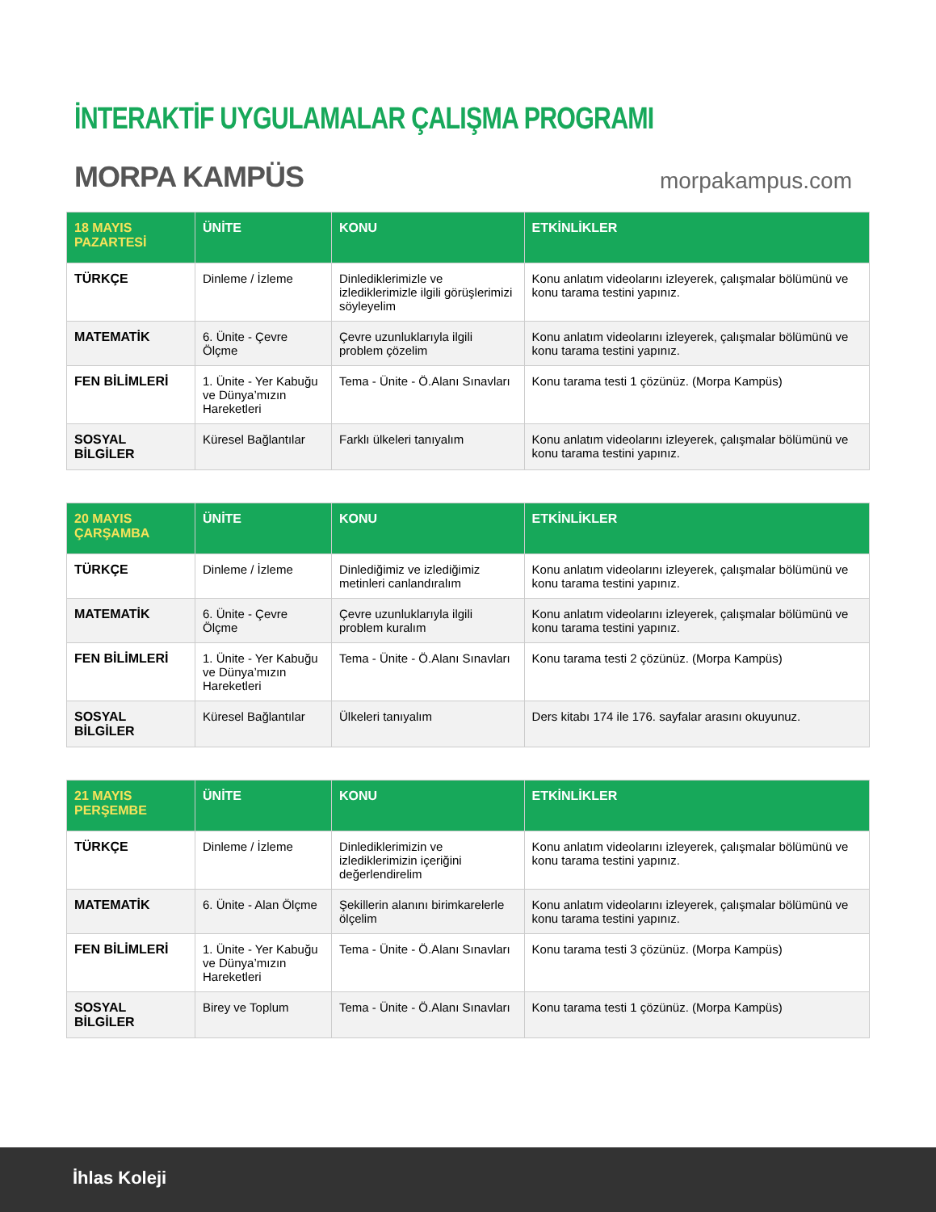İNTERAKTİF UYGULAMALAR ÇALIŞMA PROGRAMI
MORPA KAMPÜS morpakampus.com
| 18 MAYIS PAZARTESİ | ÜNİTE | KONU | ETKİNLİKLER |
| --- | --- | --- | --- |
| TÜRKÇE | Dinleme / İzleme | Dinlediklerimizle ve izlediklerimizle ilgili görüşlerimizi söyleyelim | Konu anlatım videolarını izleyerek, çalışmalar bölümünü ve konu tarama testini yapınız. |
| MATEMATİK | 6. Ünite - Çevre Ölçme | Çevre uzunluklarıyla ilgili problem çözelim | Konu anlatım videolarını izleyerek, çalışmalar bölümünü ve konu tarama testini yapınız. |
| FEN BİLİMLERİ | 1. Ünite - Yer Kabuğu ve Dünya’mızın Hareketleri | Tema - Ünite - Ö.Alanı Sınavları | Konu tarama testi 1 çözünüz. (Morpa Kampüs) |
| SOSYAL BİLGİLER | Küresel Bağlantılar | Farklı ülkeleri tanıyalım | Konu anlatım videolarını izleyerek, çalışmalar bölümünü ve konu tarama testini yapınız. |
| 20 MAYIS ÇARŞAMBA | ÜNİTE | KONU | ETKİNLİKLER |
| --- | --- | --- | --- |
| TÜRKÇE | Dinleme / İzleme | Dinlediğimiz ve izlediğimiz metinleri canlandıralım | Konu anlatım videolarını izleyerek, çalışmalar bölümünü ve konu tarama testini yapınız. |
| MATEMATİK | 6. Ünite - Çevre Ölçme | Çevre uzunluklarıyla ilgili problem kuralım | Konu anlatım videolarını izleyerek, çalışmalar bölümünü ve konu tarama testini yapınız. |
| FEN BİLİMLERİ | 1. Ünite - Yer Kabuğu ve Dünya’mızın Hareketleri | Tema - Ünite - Ö.Alanı Sınavları | Konu tarama testi 2 çözünüz. (Morpa Kampüs) |
| SOSYAL BİLGİLER | Küresel Bağlantılar | Ülkeleri tanıyalım | Ders kitabı 174 ile 176. sayfalar arasını okuyunuz. |
| 21 MAYIS PERŞEMBE | ÜNİTE | KONU | ETKİNLİKLER |
| --- | --- | --- | --- |
| TÜRKÇE | Dinleme / İzleme | Dinlediklerimizin ve izlediklerimizin içeriğini değerlendirelim | Konu anlatım videolarını izleyerek, çalışmalar bölümünü ve konu tarama testini yapınız. |
| MATEMATİK | 6. Ünite - Alan Ölçme | Şekillerin alanını birimkarelerle ölçelim | Konu anlatım videolarını izleyerek, çalışmalar bölümünü ve konu tarama testini yapınız. |
| FEN BİLİMLERİ | 1. Ünite - Yer Kabuğu ve Dünya’mızın Hareketleri | Tema - Ünite - Ö.Alanı Sınavları | Konu tarama testi 3 çözünüz. (Morpa Kampüs) |
| SOSYAL BİLGİLER | Birey ve Toplum | Tema - Ünite - Ö.Alanı Sınavları | Konu tarama testi 1 çözünüz. (Morpa Kampüs) |
İhlas Koleji